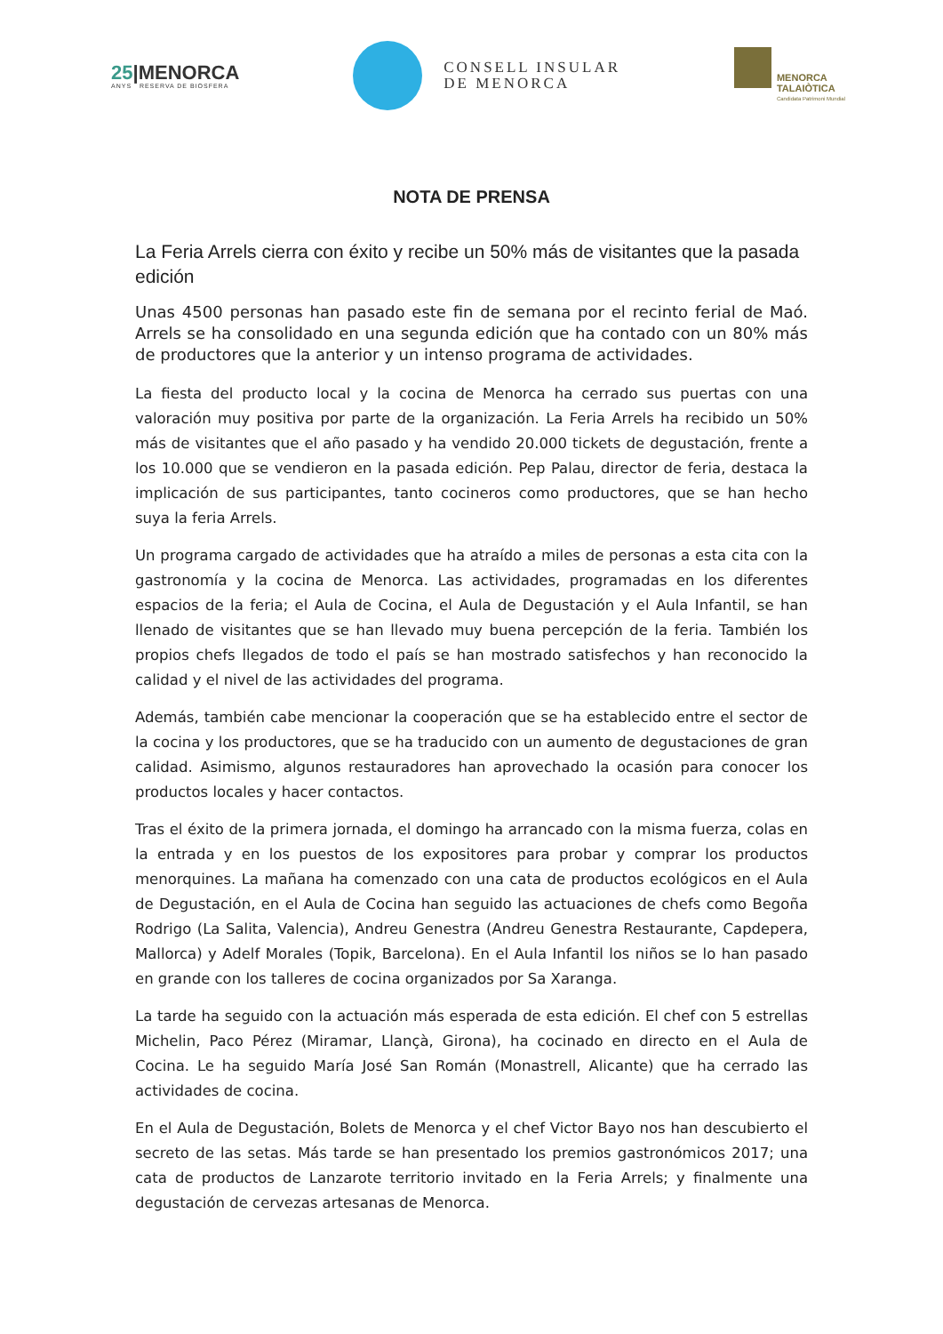25|MENORCA
ANYS RESERVA DE BIOSFERA
CONSELL INSULAR
DE MENORCA
MENORCA
TALAIÒTICA
Candidata Patrimoni Mundial
NOTA DE PRENSA
La Feria Arrels cierra con éxito y recibe un 50% más de visitantes que la pasada edición
Unas 4500 personas han pasado este fin de semana por el recinto ferial de Maó. Arrels se ha consolidado en una segunda edición que ha contado con un 80% más de productores que la anterior y un intenso programa de actividades.
La fiesta del producto local y la cocina de Menorca ha cerrado sus puertas con una valoración muy positiva por parte de la organización. La Feria Arrels ha recibido un 50% más de visitantes que el año pasado y ha vendido 20.000 tickets de degustación, frente a los 10.000 que se vendieron en la pasada edición. Pep Palau, director de feria, destaca la implicación de sus participantes, tanto cocineros como productores, que se han hecho suya la feria Arrels.
Un programa cargado de actividades que ha atraído a miles de personas a esta cita con la gastronomía y la cocina de Menorca. Las actividades, programadas en los diferentes espacios de la feria; el Aula de Cocina, el Aula de Degustación y el Aula Infantil, se han llenado de visitantes que se han llevado muy buena percepción de la feria. También los propios chefs llegados de todo el país se han mostrado satisfechos y han reconocido la calidad y el nivel de las actividades del programa.
Además, también cabe mencionar la cooperación que se ha establecido entre el sector de la cocina y los productores, que se ha traducido con un aumento de degustaciones de gran calidad. Asimismo, algunos restauradores han aprovechado la ocasión para conocer los productos locales y hacer contactos.
Tras el éxito de la primera jornada, el domingo ha arrancado con la misma fuerza, colas en la entrada y en los puestos de los expositores para probar y comprar los productos menorquines. La mañana ha comenzado con una cata de productos ecológicos en el Aula de Degustación, en el Aula de Cocina han seguido las actuaciones de chefs como Begoña Rodrigo (La Salita, Valencia), Andreu Genestra (Andreu Genestra Restaurante, Capdepera, Mallorca) y Adelf Morales (Topik, Barcelona). En el Aula Infantil los niños se lo han pasado en grande con los talleres de cocina organizados por Sa Xaranga.
La tarde ha seguido con la actuación más esperada de esta edición. El chef con 5 estrellas Michelin, Paco Pérez (Miramar, Llançà, Girona), ha cocinado en directo en el Aula de Cocina. Le ha seguido María José San Román (Monastrell, Alicante) que ha cerrado las actividades de cocina.
En el Aula de Degustación, Bolets de Menorca y el chef Victor Bayo nos han descubierto el secreto de las setas. Más tarde se han presentado los premios gastronómicos 2017; una cata de productos de Lanzarote territorio invitado en la Feria Arrels; y finalmente una degustación de cervezas artesanas de Menorca.